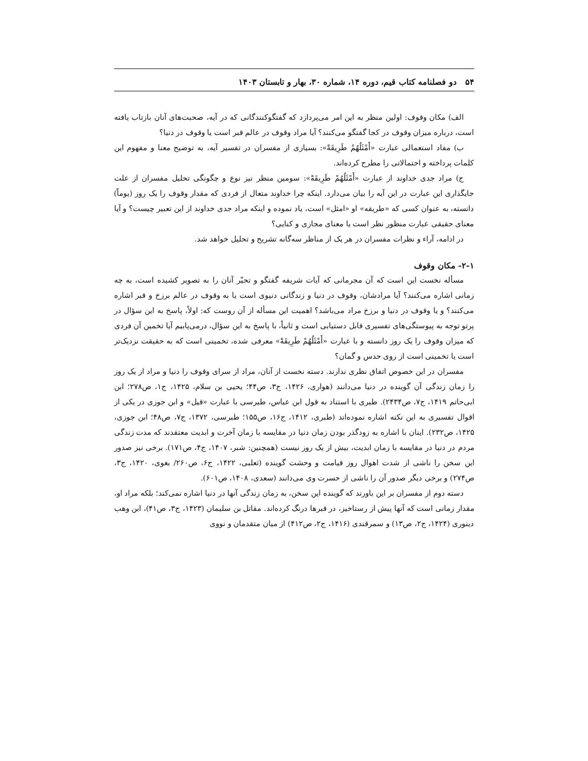۵۴ دو فصلنامه کتاب قیم، دوره ۱۴، شماره ۳۰، بهار و تابستان ۱۴۰۳
الف) مکان وقوف: اولین منظر به این امر می‌پردازد که گفتگوکنندگانی که در آیه، صحبت‌های آنان بازتاب یافته است، درباره میزان وقوف در کجا گفتگو می‌کنند؟ آیا مراد وقوف در عالم قبر است یا وقوف در دنیا؟
ب) مفاد استعمالی عبارت «أَمْثَلُهُمْ طَرِيقَةً»: بسیاری از مفسران در تفسیر آیه، به توضیح معنا و مفهوم این کلمات پرداخته و احتمالاتی را مطرح کرده‌اند.
ج) مراد جدی خداوند از عبارت «أَمْثَلُهُمْ طَرِيقَةً»: سومین منظر نیز نوع و چگونگی تحلیل مفسران از علت جایگذاری این عبارت در این آیه را بیان می‌دارد. اینکه چرا خداوند متعال از فردی که مقدار وقوف را یک روز (یوماً) دانسته، به عنوان کسی که «طریقه» او «امثل» است، یاد نموده و اینکه مراد جدی خداوند از این تعبیر چیست؟ و آیا معنای حقیقی عبارت منظور نظر است یا معنای مجازی و کنایی؟
در ادامه، آراء و نظرات مفسران در هر یک از مناظر سه‌گانه تشریح و تحلیل خواهد شد.
۲-۱- مکان وقوف
مسأله نخست این است که آن مجرمانی که آیات شریفه گفتگو و تحیّر آنان را به تصویر کشیده است، به چه زمانی اشاره می‌کنند؟ آیا مرادشان، وقوف در دنیا و زندگانی دنیوی است یا به وقوف در عالم برزخ و قبر اشاره می‌کنند؟ و یا وقوف در دنیا و برزخ مراد می‌باشد؟ اهمیت این مسأله از آن روست که: اولاً، پاسخ به این سؤال در پرتو توجه به پیوستگی‌های تفسیری قابل دستیابی است و ثانیاً، با پاسخ به این سؤال، درمی‌یابیم آیا تخمین آن فردی که میزان وقوف را یک روز دانسته و با عبارت «أَمْثَلُهُمْ طَرِيقَةً» معرفی شده، تخمینی است که به حقیقت نزدیک‌تر است یا تخمینی است از روی حدس و گمان؟
مفسران در این خصوص اتفاق نظری ندارند. دسته نخست از آنان، مراد از سرای وقوف را دنیا و مراد از یک روز را زمان زندگی آن گوینده در دنیا می‌دانند (هواری، ۱۴۲۶، ج۳، ص۴۴؛ یحیی بن سلام، ۱۴۲۵، ج۱، ص۲۷۸؛ ابن ابی‌حاتم ۱۴۱۹، ج۷، ص۲۴۳۴). طبری با استناد به قول ابن عباس، طبرسی با عبارت «قیل» و ابن جوزی در یکی از اقوال تفسیری به این نکته اشاره نموده‌اند (طبری، ۱۴۱۲، ج۱۶، ص۱۵۵؛ طبرسی، ۱۳۷۲، ج۷، ص۴۸؛ ابن جوزی، ۱۴۲۵، ص۲۳۲). اینان با اشاره به زودگذر بودن زمان دنیا در مقایسه با زمان آخرت و ابدیت معتقدند که مدت زندگی مردم در دنیا در مقایسه با زمان ابدیت، بیش از یک روز نیست (همچنین: شبر، ۱۴۰۷، ج۴، ص۱۷۱). برخی نیز صدور این سخن را ناشی از شدت اهوال روز قیامت و وحشت گوینده (ثعلبی، ۱۴۲۲، ج۶، ص۲۶۰/ بغوی، ۱۴۲۰، ج۳، ص۲۷۴) و برخی دیگر صدور آن را ناشی از حسرت وی می‌دانند (سعدی، ۱۴۰۸، ص۶۰۱).
دسته دوم از مفسران بر این باورند که گوینده این سخن، به زمان زندگی آنها در دنیا اشاره نمی‌کند؛ بلکه مراد او، مقدار زمانی است که آنها پیش از رستاخیز، در قبرها درنگ کرده‌اند. مقاتل بن سلیمان (۱۴۲۳، ج۳، ص۴۱)، ابن وهب دینوری (۱۴۲۴، ج۲، ص۱۳) و سمرقندی (۱۴۱۶، ج۲، ص۴۱۲) از میان متقدمان و نووی